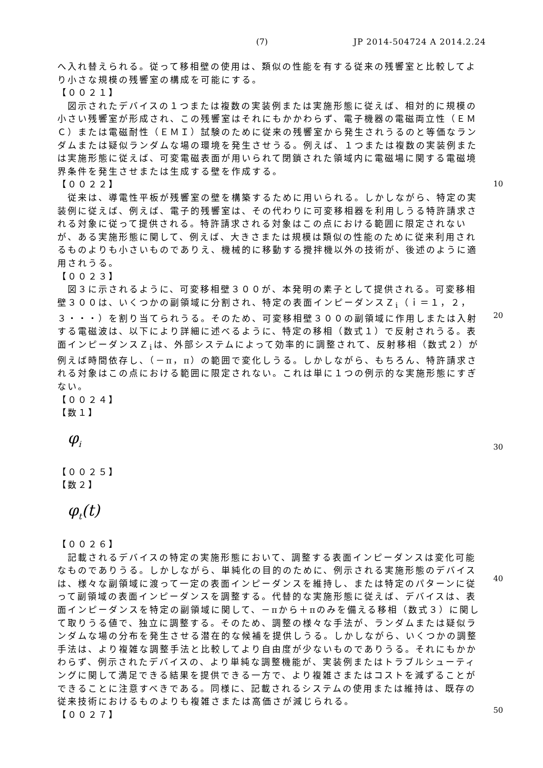(7) JP 2014-504724 A 2014.2.24
へ入れ替えられる。従って移相壁の使用は、類似の性能を有する従来の残響室と比較してより小さな規模の残響室の構成を可能にする。
【００２１】
　図示されたデバイスの１つまたは複数の実装例または実施形態に従えば、相対的に規模の小さい残響室が形成され、この残響室はそれにもかかわらず、電子機器の電磁両立性（ＥＭＣ）または電磁耐性（ＥＭＩ）試験のために従来の残響室から発生されうるのと等価なランダムまたは疑似ランダムな場の環境を発生させうる。例えば、１つまたは複数の実装例または実施形態に従えば、可変電磁表面が用いられて閉鎖された領域内に電磁場に関する電磁境界条件を発生させまたは生成する壁を作成する。
【００２２】
　従来は、導電性平板が残響室の壁を構築するために用いられる。しかしながら、特定の実装例に従えば、例えば、電子的残響室は、その代わりに可変移相器を利用しうる特許請求される対象に従って提供される。特許請求される対象はこの点における範囲に限定されないが、ある実施形態に関して、例えば、大きさまたは規模は類似の性能のために従来利用されるものよりも小さいものでありえ、機械的に移動する攪拌機以外の技術が、後述のように適用されうる。
【００２３】
　図３に示されるように、可変移相壁３００が、本発明の素子として提供される。可変移相壁３００は、いくつかの副領域に分割され、特定の表面インピーダンスＺ<sub>i</sub>（ｉ＝１，２，３・・・）を割り当てられうる。そのため、可変移相壁３００の副領域に作用しまたは入射する電磁波は、以下により詳細に述べるように、特定の移相（数式１）で反射されうる。表面インピーダンスＺ<sub>i</sub>は、外部システムによって効率的に調整されて、反射移相（数式２）が例えば時間依存し、（－π，π）の範囲で変化しうる。しかしながら、もちろん、特許請求される対象はこの点における範囲に限定されない。これは単に１つの例示的な実施形態にすぎない。
【００２４】
【数１】
φ<sub>i</sub>
【００２５】
【数２】
φ<sub>t</sub>(t)
【００２６】
　記載されるデバイスの特定の実施形態において、調整する表面インピーダンスは変化可能なものでありうる。しかしながら、単純化の目的のために、例示される実施形態のデバイスは、様々な副領域に渡って一定の表面インピーダンスを維持し、または特定のパターンに従って副領域の表面インピーダンスを調整する。代替的な実施形態に従えば、デバイスは、表面インピーダンスを特定の副領域に関して、－πから＋πのみを備える移相（数式３）に関して取りうる値で、独立に調整する。そのため、調整の様々な手法が、ランダムまたは疑似ランダムな場の分布を発生させる潜在的な候補を提供しうる。しかしながら、いくつかの調整手法は、より複雑な調整手法と比較してより自由度が少ないものでありうる。それにもかかわらず、例示されたデバイスの、より単純な調整機能が、実装例またはトラブルシューティングに関して満足できる結果を提供できる一方で、より複雑さまたはコストを減ずることができることに注意すべきである。同様に、記載されるシステムの使用または維持は、既存の従来技術におけるものよりも複雑さまたは高価さが減じられる。
【００２７】
10
20
30
40
50